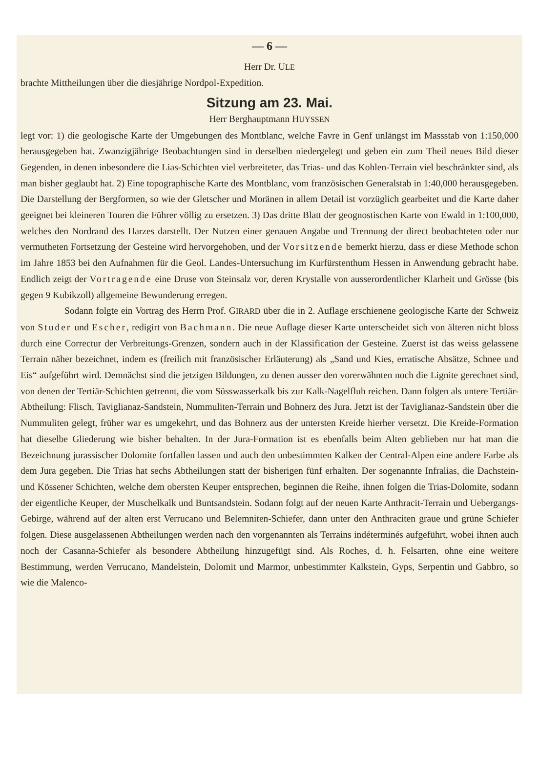— 6 —
Herr Dr. ULE
brachte Mittheilungen über die diesjährige Nordpol-Expedition.
Sitzung am 23. Mai.
Herr Berghauptmann HUYSSEN
legt vor: 1) die geologische Karte der Umgebungen des Montblanc, welche Favre in Genf unlängst im Massstab von 1:150,000 herausgegeben hat. Zwanzigjährige Beobachtungen sind in derselben niedergelegt und geben ein zum Theil neues Bild dieser Gegenden, in denen inbesondere die Lias-Schichten viel verbreiteter, das Trias- und das Kohlen-Terrain viel beschränkter sind, als man bisher geglaubt hat. 2) Eine topographische Karte des Montblanc, vom französischen Generalstab in 1:40,000 herausgegeben. Die Darstellung der Bergformen, so wie der Gletscher und Moränen in allem Detail ist vorzüglich gearbeitet und die Karte daher geeignet bei kleineren Touren die Führer völlig zu ersetzen. 3) Das dritte Blatt der geognostischen Karte von Ewald in 1:100,000, welches den Nordrand des Harzes darstellt. Der Nutzen einer genauen Angabe und Trennung der direct beobachteten oder nur vermutheten Fortsetzung der Gesteine wird hervorgehoben, und der Vorsitzende bemerkt hierzu, dass er diese Methode schon im Jahre 1853 bei den Aufnahmen für die Geol. Landes-Untersuchung im Kurfürstenthum Hessen in Anwendung gebracht habe. Endlich zeigt der Vortragende eine Druse von Steinsalz vor, deren Krystalle von ausserordentlicher Klarheit und Grösse (bis gegen 9 Kubikzoll) allgemeine Bewunderung erregen.
Sodann folgte ein Vortrag des Herrn Prof. GIRARD über die in 2. Auflage erschienene geologische Karte der Schweiz von Studer und Escher, redigirt von Bachmann. Die neue Auflage dieser Karte unterscheidet sich von älteren nicht bloss durch eine Correctur der Verbreitungs-Grenzen, sondern auch in der Klassification der Gesteine. Zuerst ist das weiss gelassene Terrain näher bezeichnet, indem es (freilich mit französischer Erläuterung) als „Sand und Kies, erratische Absätze, Schnee und Eis“ aufgeführt wird. Demnächst sind die jetzigen Bildungen, zu denen ausser den vorerwähnten noch die Lignite gerechnet sind, von denen der Tertiär-Schichten getrennt, die vom Süsswasserkalk bis zur Kalk-Nagelfluh reichen. Dann folgen als untere Tertiär-Abtheilung: Flisch, Taviglianaz-Sandstein, Nummuliten-Terrain und Bohnerz des Jura. Jetzt ist der Taviglianaz-Sandstein über die Nummuliten gelegt, früher war es umgekehrt, und das Bohnerz aus der untersten Kreide hierher versetzt. Die Kreide-Formation hat dieselbe Gliederung wie bisher behalten. In der Jura-Formation ist es ebenfalls beim Alten geblieben nur hat man die Bezeichnung jurassischer Dolomite fortfallen lassen und auch den unbestimmten Kalken der Central-Alpen eine andere Farbe als dem Jura gegeben. Die Trias hat sechs Abtheilungen statt der bisherigen fünf erhalten. Der sogenannte Infralias, die Dachstein- und Kössener Schichten, welche dem obersten Keuper entsprechen, beginnen die Reihe, ihnen folgen die Trias-Dolomite, sodann der eigentliche Keuper, der Muschelkalk und Buntsandstein. Sodann folgt auf der neuen Karte Anthracit-Terrain und Uebergangs-Gebirge, während auf der alten erst Verrucano und Belemniten-Schiefer, dann unter den Anthraciten graue und grüne Schiefer folgen. Diese ausgelassenen Abtheilungen werden nach den vorgenannten als Terrains indéterminés aufgeführt, wobei ihnen auch noch der Casanna-Schiefer als besondere Abtheilung hinzugefügt sind. Als Roches, d. h. Felsarten, ohne eine weitere Bestimmung, werden Verrucano, Mandelstein, Dolomit und Marmor, unbestimmter Kalkstein, Gyps, Serpentin und Gabbro, so wie die Malenco-